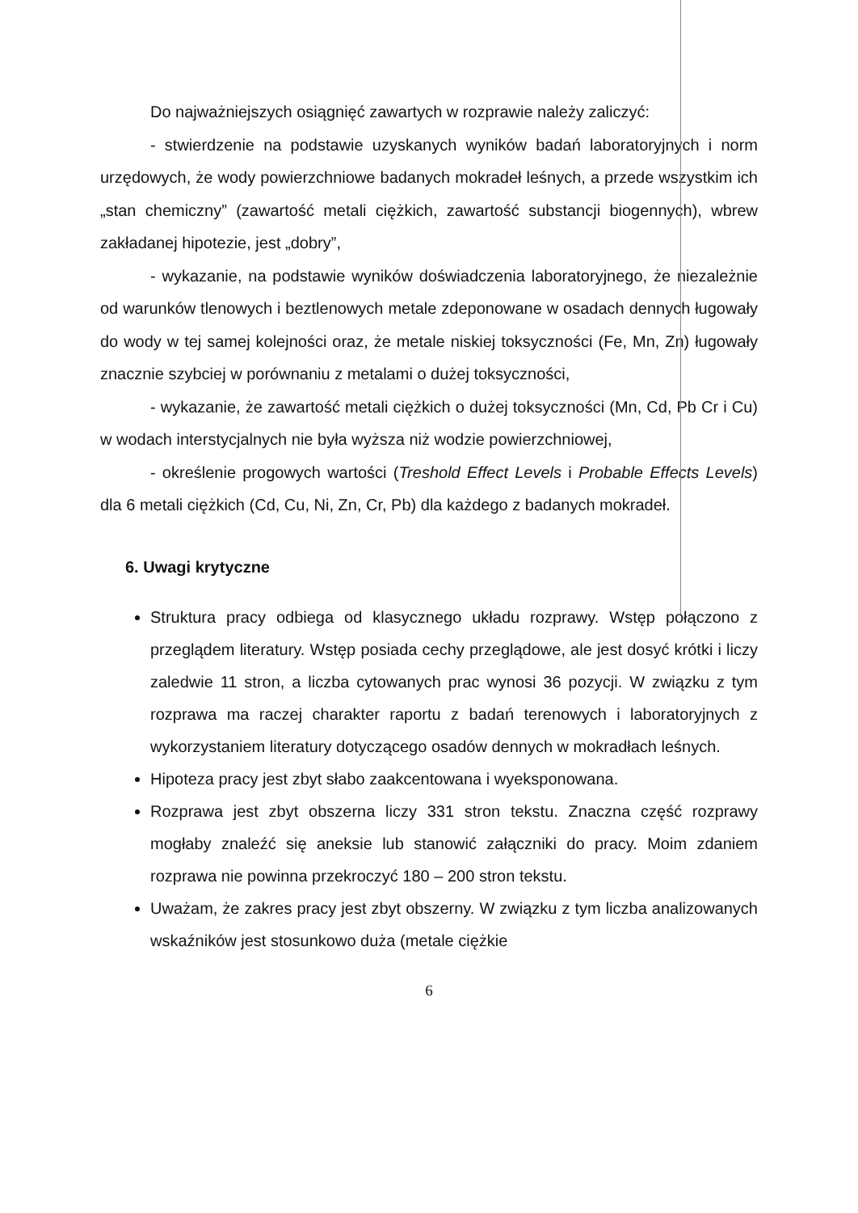Do najważniejszych osiągnięć zawartych w rozprawie należy zaliczyć:
- stwierdzenie na podstawie uzyskanych wyników badań laboratoryjnych i norm urzędowych, że wody powierzchniowe badanych mokradeł leśnych, a przede wszystkim ich „stan chemiczny” (zawartość metali ciężkich, zawartość substancji biogennych), wbrew zakładanej hipotezie, jest „dobry”,
- wykazanie, na podstawie wyników doświadczenia laboratoryjnego, że niezależnie od warunków tlenowych i beztlenowych metale zdeponowane w osadach dennych ługowały do wody w tej samej kolejności oraz, że metale niskiej toksyczności (Fe, Mn, Zn) ługowały znacznie szybciej w porównaniu z metalami o dużej toksyczności,
- wykazanie, że zawartość metali ciężkich o dużej toksyczności (Mn, Cd, Pb Cr i Cu) w wodach interstycjalnych nie była wyższa niż wodzie powierzchniowej,
- określenie progowych wartości (Treshold Effect Levels i Probable Effects Levels) dla 6 metali ciężkich (Cd, Cu, Ni, Zn, Cr, Pb) dla każdego z badanych mokradeł.
6. Uwagi krytyczne
Struktura pracy odbiega od klasycznego układu rozprawy. Wstęp połączono z przeglądem literatury. Wstęp posiada cechy przeglądowe, ale jest dosyć krótki i liczy zaledwie 11 stron, a liczba cytowanych prac wynosi 36 pozycji. W związku z tym rozprawa ma raczej charakter raportu z badań terenowych i laboratoryjnych z wykorzystaniem literatury dotyczącego osadów dennych w mokradłach leśnych.
Hipoteza pracy jest zbyt słabo zaakcentowana i wyeksponowana.
Rozprawa jest zbyt obszerna liczy 331 stron tekstu. Znaczna część rozprawy mogłaby znaleźć się aneksie lub stanowić załączniki do pracy. Moim zdaniem rozprawa nie powinna przekroczyć 180 – 200 stron tekstu.
Uważam, że zakres pracy jest zbyt obszerny. W związku z tym liczba analizowanych wskaźników jest stosunkowo duża (metale ciężkie
6